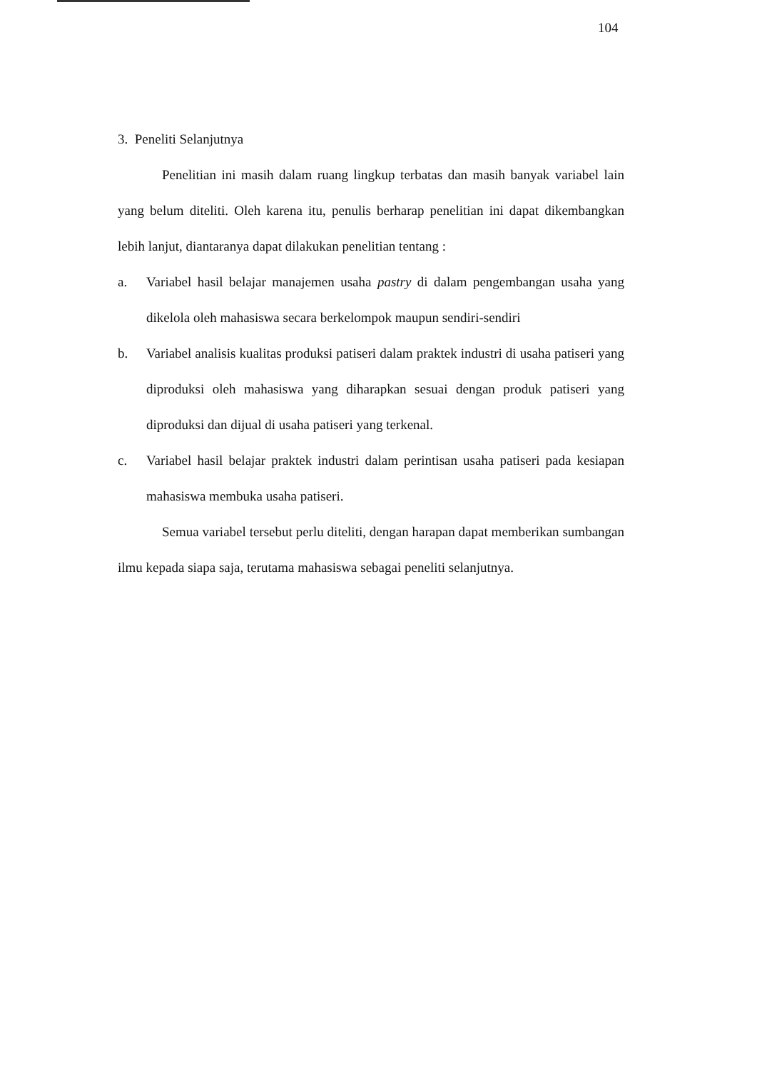104
3. Peneliti Selanjutnya
Penelitian ini masih dalam ruang lingkup terbatas dan masih banyak variabel lain yang belum diteliti. Oleh karena itu, penulis berharap penelitian ini dapat dikembangkan lebih lanjut, diantaranya dapat dilakukan penelitian tentang :
a. Variabel hasil belajar manajemen usaha pastry di dalam pengembangan usaha yang dikelola oleh mahasiswa secara berkelompok maupun sendiri-sendiri
b. Variabel analisis kualitas produksi patiseri dalam praktek industri di usaha patiseri yang diproduksi oleh mahasiswa yang diharapkan sesuai dengan produk patiseri yang diproduksi dan dijual di usaha patiseri yang terkenal.
c. Variabel hasil belajar praktek industri dalam perintisan usaha patiseri pada kesiapan mahasiswa membuka usaha patiseri.
Semua variabel tersebut perlu diteliti, dengan harapan dapat memberikan sumbangan ilmu kepada siapa saja, terutama mahasiswa sebagai peneliti selanjutnya.